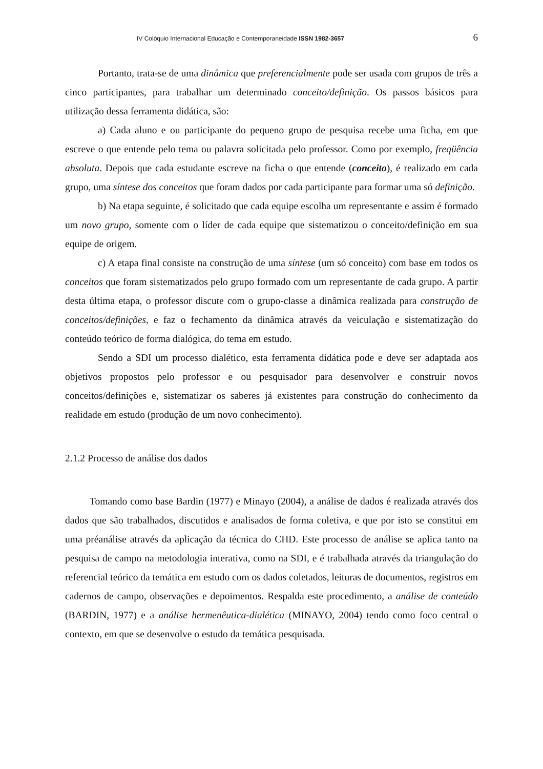IV Colóquio Internacional Educação e Contemporaneidade ISSN 1982-3657 6
Portanto, trata-se de uma dinâmica que preferencialmente pode ser usada com grupos de três a cinco participantes, para trabalhar um determinado conceito/definição. Os passos básicos para utilização dessa ferramenta didática, são:
a) Cada aluno e ou participante do pequeno grupo de pesquisa recebe uma ficha, em que escreve o que entende pelo tema ou palavra solicitada pelo professor. Como por exemplo, freqüência absoluta. Depois que cada estudante escreve na ficha o que entende (conceito), é realizado em cada grupo, uma síntese dos conceitos que foram dados por cada participante para formar uma só definição.
b) Na etapa seguinte, é solicitado que cada equipe escolha um representante e assim é formado um novo grupo, somente com o líder de cada equipe que sistematizou o conceito/definição em sua equipe de origem.
c) A etapa final consiste na construção de uma síntese (um só conceito) com base em todos os conceitos que foram sistematizados pelo grupo formado com um representante de cada grupo. A partir desta última etapa, o professor discute com o grupo-classe a dinâmica realizada para construção de conceitos/definições, e faz o fechamento da dinâmica através da veiculação e sistematização do conteúdo teórico de forma dialógica, do tema em estudo.
Sendo a SDI um processo dialético, esta ferramenta didática pode e deve ser adaptada aos objetivos propostos pelo professor e ou pesquisador para desenvolver e construir novos conceitos/definições e, sistematizar os saberes já existentes para construção do conhecimento da realidade em estudo (produção de um novo conhecimento).
2.1.2 Processo de análise dos dados
Tomando como base Bardin (1977) e Minayo (2004), a análise de dados é realizada através dos dados que são trabalhados, discutidos e analisados de forma coletiva, e que por isto se constitui em uma préanálise através da aplicação da técnica do CHD. Este processo de análise se aplica tanto na pesquisa de campo na metodologia interativa, como na SDI, e é trabalhada através da triangulação do referencial teórico da temática em estudo com os dados coletados, leituras de documentos, registros em cadernos de campo, observações e depoimentos. Respalda este procedimento, a análise de conteúdo (BARDIN, 1977) e a análise hermenêutica-dialética (MINAYO, 2004) tendo como foco central o contexto, em que se desenvolve o estudo da temática pesquisada.